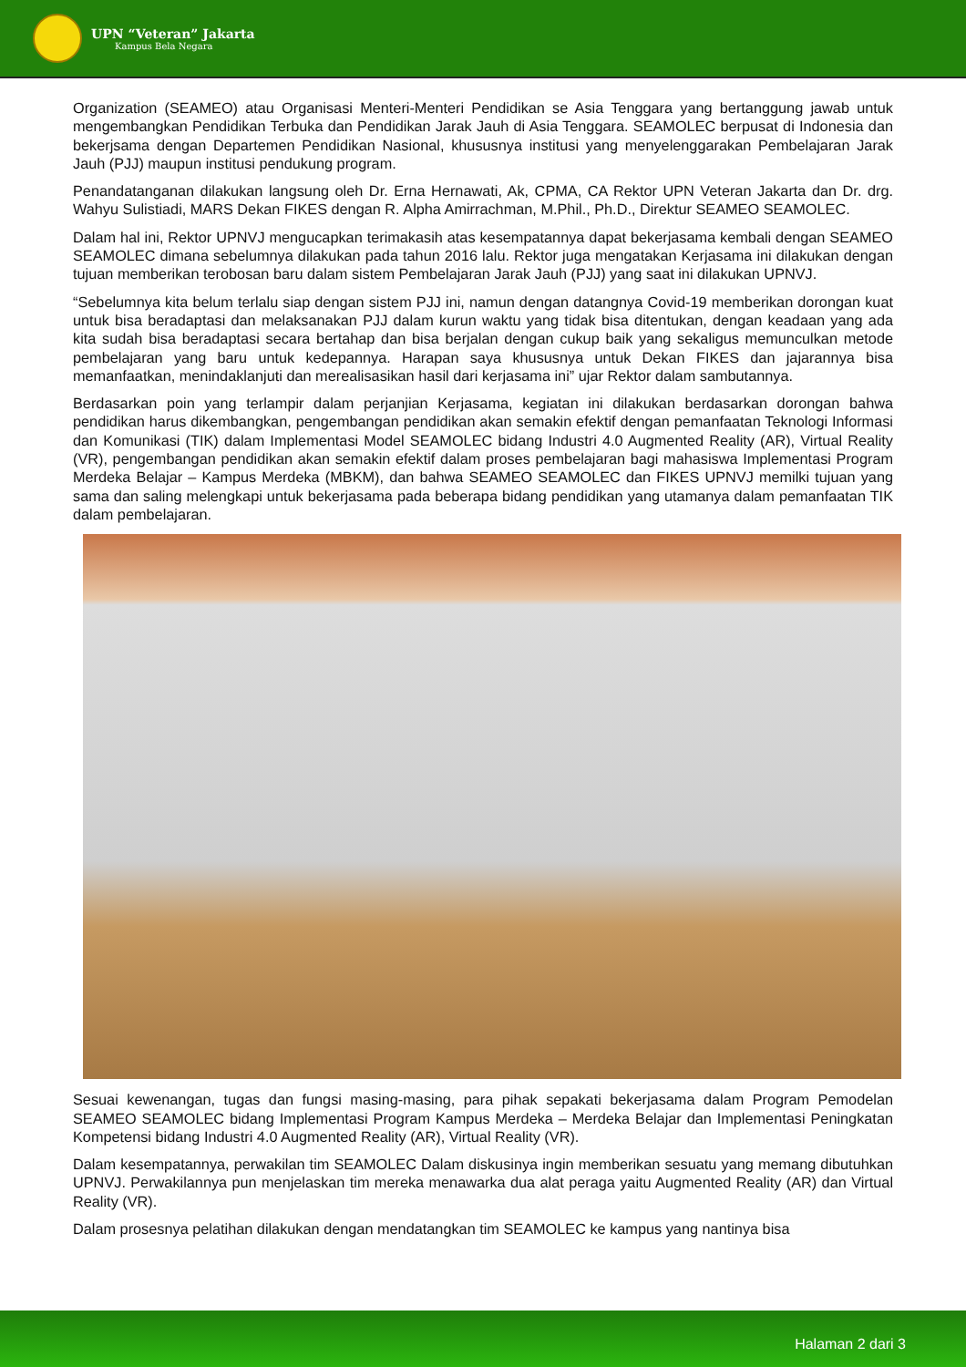UPN “Veteran” Jakarta
Kampus Bela Negara
Organization (SEAMEO) atau Organisasi Menteri-Menteri Pendidikan se Asia Tenggara yang bertanggung jawab untuk mengembangkan Pendidikan Terbuka dan Pendidikan Jarak Jauh di Asia Tenggara. SEAMOLEC berpusat di Indonesia dan bekerjsama dengan Departemen Pendidikan Nasional, khususnya institusi yang menyelenggarakan Pembelajaran Jarak Jauh (PJJ) maupun institusi pendukung program.
Penandatanganan dilakukan langsung oleh Dr. Erna Hernawati, Ak, CPMA, CA Rektor UPN Veteran Jakarta dan Dr. drg. Wahyu Sulistiadi, MARS Dekan FIKES dengan R. Alpha Amirrachman, M.Phil., Ph.D., Direktur SEAMEO SEAMOLEC.
Dalam hal ini, Rektor UPNVJ mengucapkan terimakasih atas kesempatannya dapat bekerjasama kembali dengan SEAMEO SEAMOLEC dimana sebelumnya dilakukan pada tahun 2016 lalu. Rektor juga mengatakan Kerjasama ini dilakukan dengan tujuan memberikan terobosan baru dalam sistem Pembelajaran Jarak Jauh (PJJ) yang saat ini dilakukan UPNVJ.
“Sebelumnya kita belum terlalu siap dengan sistem PJJ ini, namun dengan datangnya Covid-19 memberikan dorongan kuat untuk bisa beradaptasi dan melaksanakan PJJ dalam kurun waktu yang tidak bisa ditentukan, dengan keadaan yang ada kita sudah bisa beradaptasi secara bertahap dan bisa berjalan dengan cukup baik yang sekaligus memunculkan metode pembelajaran yang baru untuk kedepannya. Harapan saya khususnya untuk Dekan FIKES dan jajarannya bisa memanfaatkan, menindaklanjuti dan merealisasikan hasil dari kerjasama ini” ujar Rektor dalam sambutannya.
Berdasarkan poin yang terlampir dalam perjanjian Kerjasama, kegiatan ini dilakukan berdasarkan dorongan bahwa pendidikan harus dikembangkan, pengembangan pendidikan akan semakin efektif dengan pemanfaatan Teknologi Informasi dan Komunikasi (TIK) dalam Implementasi Model SEAMOLEC bidang Industri 4.0 Augmented Reality (AR), Virtual Reality (VR), pengembangan pendidikan akan semakin efektif dalam proses pembelajaran bagi mahasiswa Implementasi Program Merdeka Belajar – Kampus Merdeka (MBKM), dan bahwa SEAMEO SEAMOLEC dan FIKES UPNVJ memilki tujuan yang sama dan saling melengkapi untuk bekerjasama pada beberapa bidang pendidikan yang utamanya dalam pemanfaatan TIK dalam pembelajaran.
Sesuai kewenangan, tugas dan fungsi masing-masing, para pihak sepakati bekerjasama dalam Program Pemodelan SEAMEO SEAMOLEC bidang Implementasi Program Kampus Merdeka – Merdeka Belajar dan Implementasi Peningkatan Kompetensi bidang Industri 4.0 Augmented Reality (AR), Virtual Reality (VR).
Dalam kesempatannya, perwakilan tim SEAMOLEC Dalam diskusinya ingin memberikan sesuatu yang memang dibutuhkan UPNVJ. Perwakilannya pun menjelaskan tim mereka menawarka dua alat peraga yaitu Augmented Reality (AR) dan Virtual Reality (VR).
Dalam prosesnya pelatihan dilakukan dengan mendatangkan tim SEAMOLEC ke kampus yang nantinya bisa
Halaman 2 dari 3